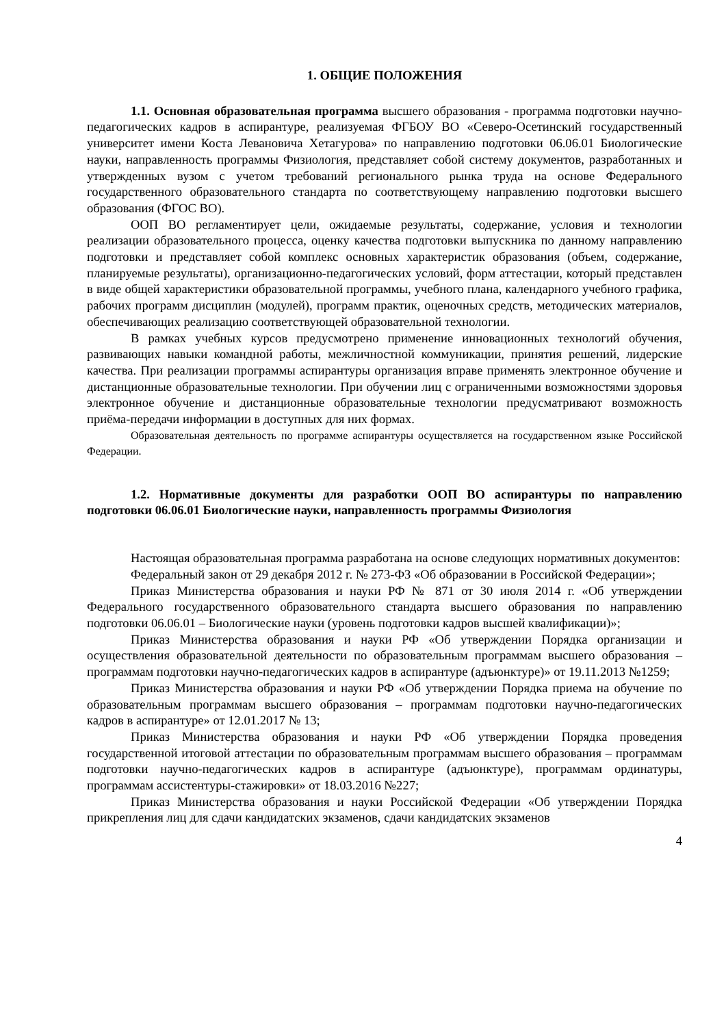1. ОБЩИЕ ПОЛОЖЕНИЯ
1.1. Основная образовательная программа высшего образования - программа подготовки научно-педагогических кадров в аспирантуре, реализуемая ФГБОУ ВО «Северо-Осетинский государственный университет имени Коста Левановича Хетагурова» по направлению подготовки 06.06.01 Биологические науки, направленность программы Физиология, представляет собой систему документов, разработанных и утвержденных вузом с учетом требований регионального рынка труда на основе Федерального государственного образовательного стандарта по соответствующему направлению подготовки высшего образования (ФГОС ВО).
ООП ВО регламентирует цели, ожидаемые результаты, содержание, условия и технологии реализации образовательного процесса, оценку качества подготовки выпускника по данному направлению подготовки и представляет собой комплекс основных характеристик образования (объем, содержание, планируемые результаты), организационно-педагогических условий, форм аттестации, который представлен в виде общей характеристики образовательной программы, учебного плана, календарного учебного графика, рабочих программ дисциплин (модулей), программ практик, оценочных средств, методических материалов, обеспечивающих реализацию соответствующей образовательной технологии.
В рамках учебных курсов предусмотрено применение инновационных технологий обучения, развивающих навыки командной работы, межличностной коммуникации, принятия решений, лидерские качества. При реализации программы аспирантуры организация вправе применять электронное обучение и дистанционные образовательные технологии. При обучении лиц с ограниченными возможностями здоровья электронное обучение и дистанционные образовательные технологии предусматривают возможность приёма-передачи информации в доступных для них формах.
Образовательная деятельность по программе аспирантуры осуществляется на государственном языке Российской Федерации.
1.2. Нормативные документы для разработки ООП ВО аспирантуры по направлению подготовки 06.06.01 Биологические науки, направленность программы Физиология
Настоящая образовательная программа разработана на основе следующих нормативных документов:
Федеральный закон от 29 декабря 2012 г. № 273-ФЗ «Об образовании в Российской Федерации»;
Приказ Министерства образования и науки РФ № 871 от 30 июля 2014 г. «Об утверждении Федерального государственного образовательного стандарта высшего образования по направлению подготовки 06.06.01 – Биологические науки (уровень подготовки кадров высшей квалификации)»;
Приказ Министерства образования и науки РФ «Об утверждении Порядка организации и осуществления образовательной деятельности по образовательным программам высшего образования – программам подготовки научно-педагогических кадров в аспирантуре (адъюнктуре)» от 19.11.2013 №1259;
Приказ Министерства образования и науки РФ «Об утверждении Порядка приема на обучение по образовательным программам высшего образования – программам подготовки научно-педагогических кадров в аспирантуре» от 12.01.2017 № 13;
Приказ Министерства образования и науки РФ «Об утверждении Порядка проведения государственной итоговой аттестации по образовательным программам высшего образования – программам подготовки научно-педагогических кадров в аспирантуре (адъюнктуре), программам ординатуры, программам ассистентуры-стажировки» от 18.03.2016 №227;
Приказ Министерства образования и науки Российской Федерации «Об утверждении Порядка прикрепления лиц для сдачи кандидатских экзаменов, сдачи кандидатских экзаменов
4